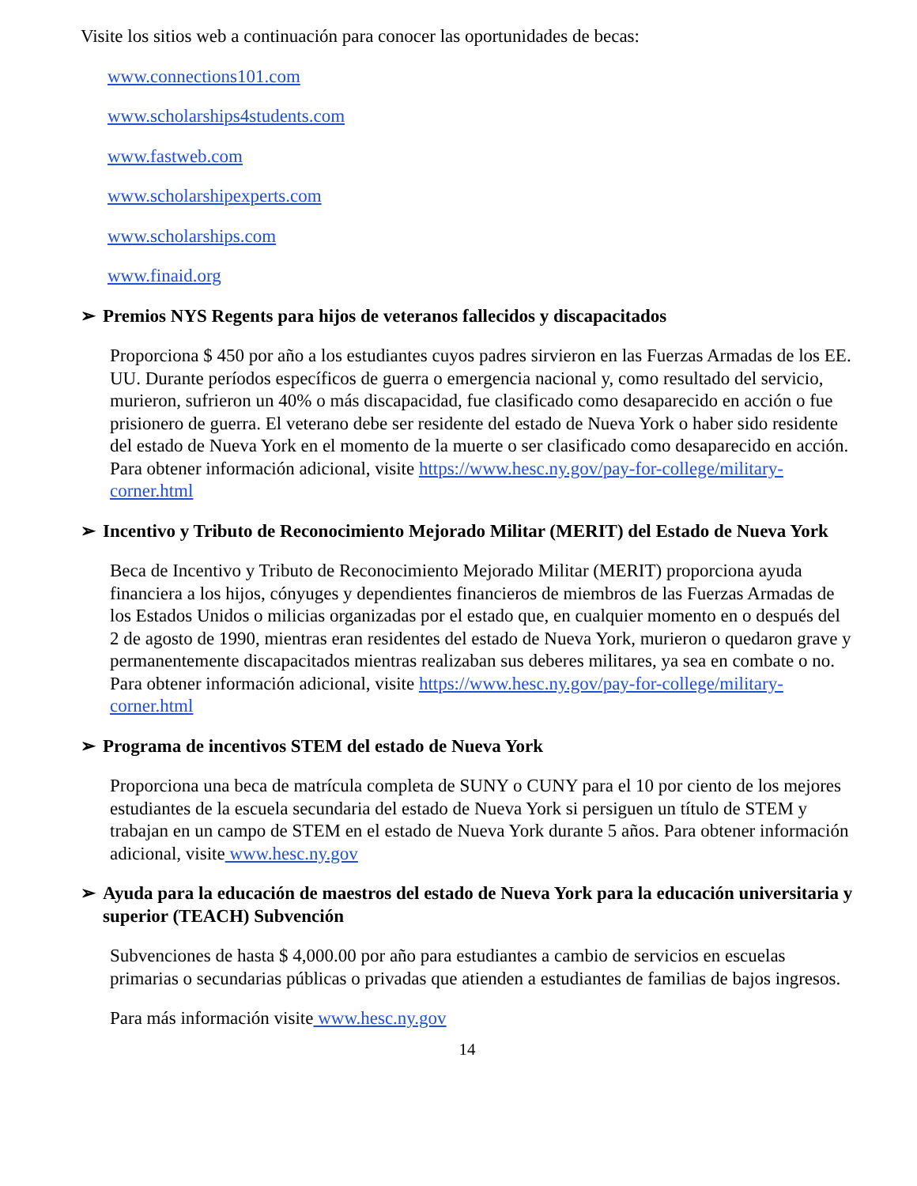Visite los sitios web a continuación para conocer las oportunidades de becas:
www.connections101.com
www.scholarships4students.com
www.fastweb.com
www.scholarshipexperts.com
www.scholarships.com
www.finaid.org
➢ Premios NYS Regents para hijos de veteranos fallecidos y discapacitados
Proporciona $ 450 por año a los estudiantes cuyos padres sirvieron en las Fuerzas Armadas de los EE. UU. Durante períodos específicos de guerra o emergencia nacional y, como resultado del servicio, murieron, sufrieron un 40% o más discapacidad, fue clasificado como desaparecido en acción o fue prisionero de guerra. El veterano debe ser residente del estado de Nueva York o haber sido residente del estado de Nueva York en el momento de la muerte o ser clasificado como desaparecido en acción. Para obtener información adicional, visite https://www.hesc.ny.gov/pay-for-college/military-corner.html
➢ Incentivo y Tributo de Reconocimiento Mejorado Militar (MERIT) del Estado de Nueva York
Beca de Incentivo y Tributo de Reconocimiento Mejorado Militar (MERIT) proporciona ayuda financiera a los hijos, cónyuges y dependientes financieros de miembros de las Fuerzas Armadas de los Estados Unidos o milicias organizadas por el estado que, en cualquier momento en o después del 2 de agosto de 1990, mientras eran residentes del estado de Nueva York, murieron o quedaron grave y permanentemente discapacitados mientras realizaban sus deberes militares, ya sea en combate o no. Para obtener información adicional, visite https://www.hesc.ny.gov/pay-for-college/military-corner.html
➢ Programa de incentivos STEM del estado de Nueva York
Proporciona una beca de matrícula completa de SUNY o CUNY para el 10 por ciento de los mejores estudiantes de la escuela secundaria del estado de Nueva York si persiguen un título de STEM y trabajan en un campo de STEM en el estado de Nueva York durante 5 años. Para obtener información adicional, visite www.hesc.ny.gov
➢ Ayuda para la educación de maestros del estado de Nueva York para la educación universitaria y superior (TEACH) Subvención
Subvenciones de hasta $ 4,000.00 por año para estudiantes a cambio de servicios en escuelas primarias o secundarias públicas o privadas que atienden a estudiantes de familias de bajos ingresos.
Para más información visite www.hesc.ny.gov
14